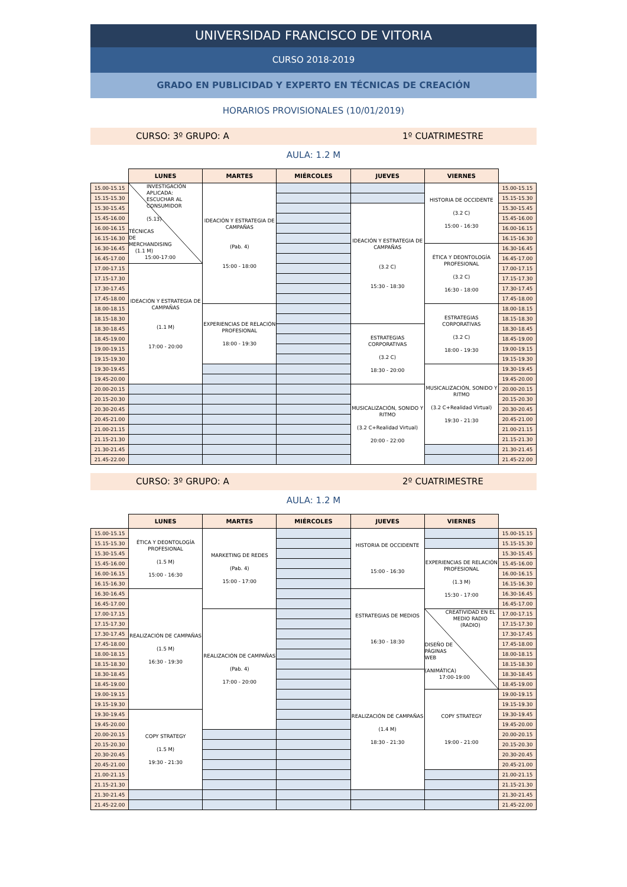UNIVERSIDAD FRANCISCO DE VITORIA
CURSO 2018-2019
GRADO EN PUBLICIDAD Y EXPERTO EN TÉCNICAS DE CREACIÓN
HORARIOS PROVISIONALES (10/01/2019)
CURSO: 3º GRUPO: A 1º CUATRIMESTRE
AULA: 1.2 M
| | LUNES | MARTES | MIÉRCOLES | JUEVES | VIERNES | |
| --- | --- | --- | --- | --- | --- | --- |
| 15.00-15.15 | INVESTIGACIÓN APLICADA: ESCUCHAR AL CONSUMIDOR (5.13) TÉCNICAS DE MERCHANDISING (1.1 M) 15:00-17:00 | IDEACIÓN Y ESTRATEGIA DE CAMPAÑAS (Pab. 4) 15:00 - 18:00 | | | HISTORIA DE OCCIDENTE (3.2 C) 15:00 - 16:30 | 15.00-15.15 |
| 15.15-15.30 | | | | | | 15.15-15.30 |
| 15.30-15.45 | | | | IDEACIÓN Y ESTRATEGIA DE CAMPAÑAS (3.2 C) 15:30 - 18:30 | | 15.30-15.45 |
| 15.45-16.00 | | | | | | 15.45-16.00 |
| 16.00-16.15 | | | | | | 16.00-16.15 |
| 16.15-16.30 | | | | | | 16.15-16.30 |
| 16.30-16.45 | | | | | ÉTICA Y DEONTOLOGÍA PROFESIONAL (3.2 C) 16:30 - 18:00 | 16.30-16.45 |
| 16.45-17.00 | | | | | | 16.45-17.00 |
| 17.00-17.15 | IDEACIÓN Y ESTRATEGIA DE CAMPAÑAS (1.1 M) 17:00 - 20:00 | | | | | 17.00-17.15 |
| 17.15-17.30 | | | | | | 17.15-17.30 |
| 17.30-17.45 | | | | | | 17.30-17.45 |
| 17.45-18.00 | | | | | | 17.45-18.00 |
| 18.00-18.15 | | EXPERIENCIAS DE RELACIÓN PROFESIONAL 18:00 - 19:30 | | | ESTRATEGIAS CORPORATIVAS (3.2 C) 18:00 - 19:30 | 18.00-18.15 |
| 18.15-18.30 | | | | | | 18.15-18.30 |
| 18.30-18.45 | | | | ESTRATEGIAS CORPORATIVAS (3.2 C) 18:30 - 20:00 | | 18.30-18.45 |
| 18.45-19.00 | | | | | | 18.45-19.00 |
| 19.00-19.15 | | | | | | 19.00-19.15 |
| 19.15-19.30 | | | | | | 19.15-19.30 |
| 19.30-19.45 | | | | | MUSICALIZACIÓN, SONIDO Y RITMO (3.2 C+Realidad Virtual) 19:30 - 21:30 | 19.30-19.45 |
| 19.45-20.00 | | | | | | 19.45-20.00 |
| 20.00-20.15 | | | | MUSICALIZACIÓN, SONIDO Y RITMO (3.2 C+Realidad Virtual) 20:00 - 22:00 | | 20.00-20.15 |
| 20.15-20.30 | | | | | | 20.15-20.30 |
| 20.30-20.45 | | | | | | 20.30-20.45 |
| 20.45-21.00 | | | | | | 20.45-21.00 |
| 21.00-21.15 | | | | | | 21.00-21.15 |
| 21.15-21.30 | | | | | | 21.15-21.30 |
| 21.30-21.45 | | | | | | 21.30-21.45 |
| 21.45-22.00 | | | | | | 21.45-22.00 |
CURSO: 3º GRUPO: A 2º CUATRIMESTRE
AULA: 1.2 M
| | LUNES | MARTES | MIÉRCOLES | JUEVES | VIERNES | |
| --- | --- | --- | --- | --- | --- | --- |
| 15.00-15.15 | ÉTICA Y DEONTOLOGÍA PROFESIONAL (1.5 M) 15:00 - 16:30 | MARKETING DE REDES (Pab. 4) 15:00 - 17:00 | | HISTORIA DE OCCIDENTE 15:00 - 16:30 | | 15.00-15.15 |
| 15.15-15.30 | | | | | | 15.15-15.30 |
| 15.30-15.45 | | | | | EXPERIENCIAS DE RELACIÓN PROFESIONAL (1.3 M) 15:30 - 17:00 | 15.30-15.45 |
| 15.45-16.00 | | | | | | 15.45-16.00 |
| 16.00-16.15 | | | | | | 16.00-16.15 |
| 16.15-16.30 | | | | | | 16.15-16.30 |
| 16.30-16.45 | REALIZACIÓN DE CAMPAÑAS (1.5 M) 16:30 - 19:30 | | | ESTRATEGIAS DE MEDIOS 16:30 - 18:30 | | 16.30-16.45 |
| 16.45-17.00 | | | | | | 16.45-17.00 |
| 17.00-17.15 | | REALIZACIÓN DE CAMPAÑAS (Pab. 4) 17:00 - 20:00 | | | CREATIVIDAD EN EL MEDIO RADIO (RADIO) DISEÑO DE PÁGINAS WEB (ANIMÁTICA) 17:00-19:00 | 17.00-17.15 |
| 17.15-17.30 | | | | | | 17.15-17.30 |
| 17.30-17.45 | | | | | | 17.30-17.45 |
| 17.45-18.00 | | | | | | 17.45-18.00 |
| 18.00-18.15 | | | | | | 18.00-18.15 |
| 18.15-18.30 | | | | | | 18.15-18.30 |
| 18.30-18.45 | | | | REALIZACIÓN DE CAMPAÑAS (1.4 M) 18:30 - 21:30 | | 18.30-18.45 |
| 18.45-19.00 | | | | | | 18.45-19.00 |
| 19.00-19.15 | | | | | COPY STRATEGY 19:00 - 21:00 | 19.00-19.15 |
| 19.15-19.30 | | | | | | 19.15-19.30 |
| 19.30-19.45 | COPY STRATEGY (1.5 M) 19:30 - 21:30 | | | | | 19.30-19.45 |
| 19.45-20.00 | | | | | | 19.45-20.00 |
| 20.00-20.15 | | | | | | 20.00-20.15 |
| 20.15-20.30 | | | | | | 20.15-20.30 |
| 20.30-20.45 | | | | | | 20.30-20.45 |
| 20.45-21.00 | | | | | | 20.45-21.00 |
| 21.00-21.15 | | | | | | 21.00-21.15 |
| 21.15-21.30 | | | | | | 21.15-21.30 |
| 21.30-21.45 | | | | | | 21.30-21.45 |
| 21.45-22.00 | | | | | | 21.45-22.00 |